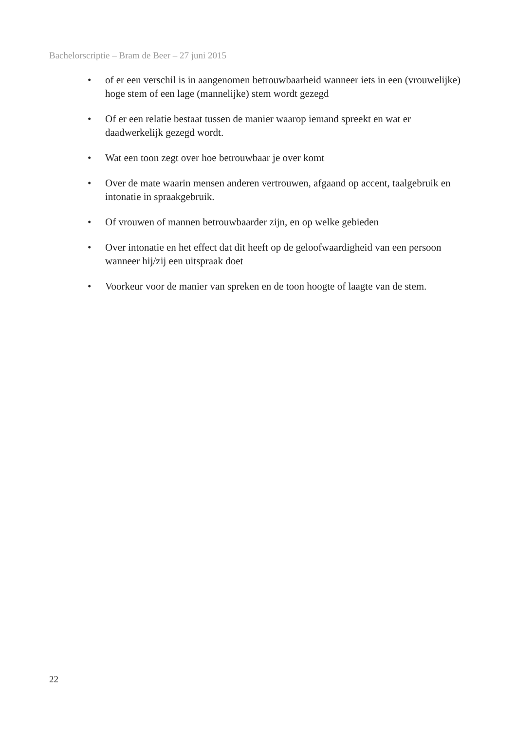Bachelorscriptie – Bram de Beer – 27 juni 2015
• of er een verschil is in aangenomen betrouwbaarheid wanneer iets in een (vrouwelijke) hoge stem of een lage (mannelijke) stem wordt gezegd
• Of er een relatie bestaat tussen de manier waarop iemand spreekt en wat er daadwerkelijk gezegd wordt.
• Wat een toon zegt over hoe betrouwbaar je over komt
• Over de mate waarin mensen anderen vertrouwen, afgaand op accent, taalgebruik en intonatie in spraakgebruik.
• Of vrouwen of mannen betrouwbaarder zijn, en op welke gebieden
• Over intonatie en het effect dat dit heeft op de geloofwaardigheid van een persoon wanneer hij/zij een uitspraak doet
• Voorkeur voor de manier van spreken en de toon hoogte of laagte van de stem.
22